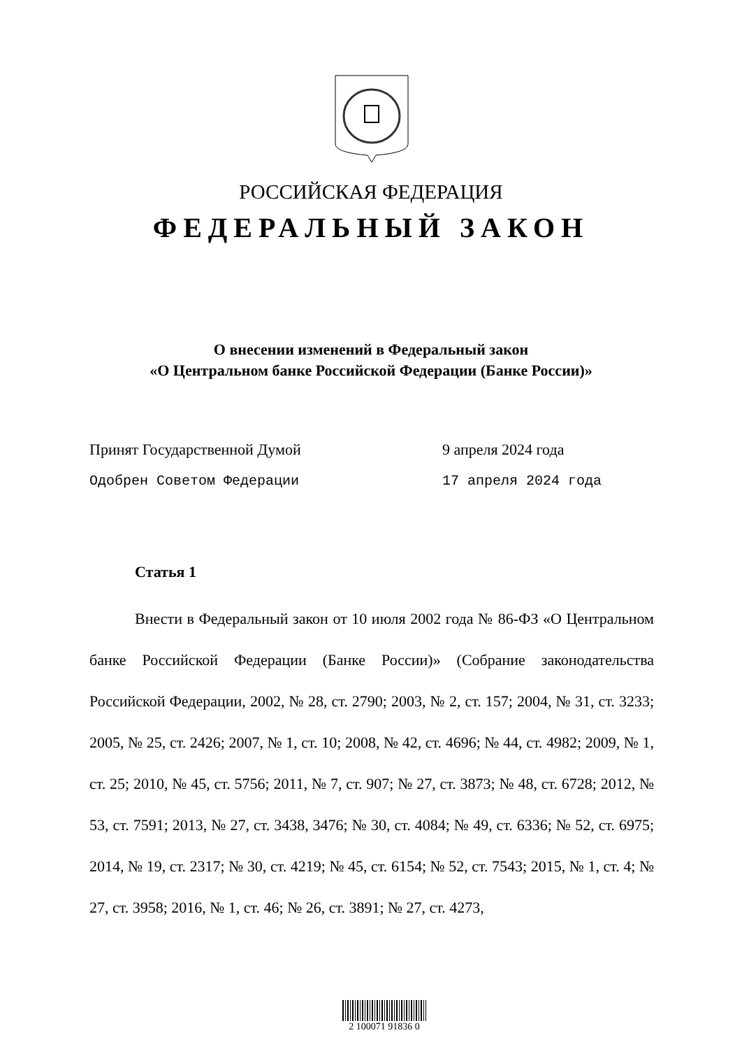РОССИЙСКАЯ ФЕДЕРАЦИЯ
ФЕДЕРАЛЬНЫЙ ЗАКОН
О внесении изменений в Федеральный закон
«О Центральном банке Российской Федерации (Банке России)»
Принят Государственной Думой 9 апреля 2024 года
Одобрен Советом Федерации 17 апреля 2024 года
Статья 1
Внести в Федеральный закон от 10 июля 2002 года № 86-ФЗ «О Центральном банке Российской Федерации (Банке России)» (Собрание законодательства Российской Федерации, 2002, № 28, ст. 2790; 2003, № 2, ст. 157; 2004, № 31, ст. 3233; 2005, № 25, ст. 2426; 2007, № 1, ст. 10; 2008, № 42, ст. 4696; № 44, ст. 4982; 2009, № 1, ст. 25; 2010, № 45, ст. 5756; 2011, № 7, ст. 907; № 27, ст. 3873; № 48, ст. 6728; 2012, № 53, ст. 7591; 2013, № 27, ст. 3438, 3476; № 30, ст. 4084; № 49, ст. 6336; № 52, ст. 6975; 2014, № 19, ст. 2317; № 30, ст. 4219; № 45, ст. 6154; № 52, ст. 7543; 2015, № 1, ст. 4; № 27, ст. 3958; 2016, № 1, ст. 46; № 26, ст. 3891; № 27, ст. 4273,
2 100071 91836 0